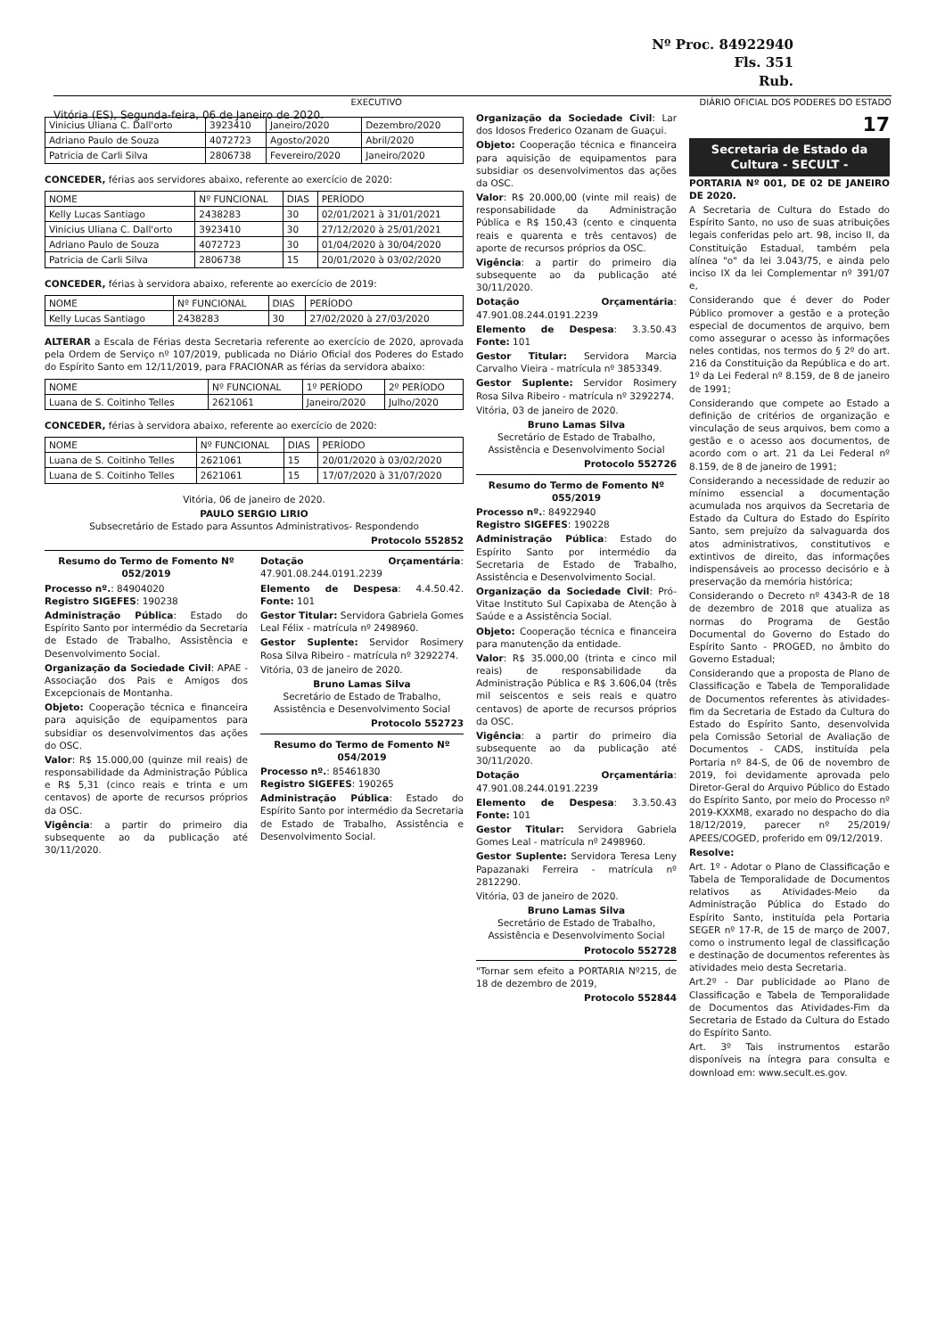Nº Proc. 84922940
Fls. 351
Rub.
EXECUTIVO DIÁRIO OFICIAL DOS PODERES DO ESTADO
Vitória (ES), Segunda-feira, 06 de Janeiro de 2020.
| Vinicius Uliana C. Dall'orto | 3923410 | Janeiro/2020 | Dezembro/2020 |
| Adriano Paulo de Souza | 4072723 | Agosto/2020 | Abril/2020 |
| Patricia de Carli Silva | 2806738 | Fevereiro/2020 | Janeiro/2020 |
CONCEDER, férias aos servidores abaixo, referente ao exercício de 2020:
| NOME | Nº FUNCIONAL | DIAS | PERÍODO |
| --- | --- | --- | --- |
| Kelly Lucas Santiago | 2438283 | 30 | 02/01/2021 à 31/01/2021 |
| Vinicius Uliana C. Dall'orto | 3923410 | 30 | 27/12/2020 à 25/01/2021 |
| Adriano Paulo de Souza | 4072723 | 30 | 01/04/2020 à 30/04/2020 |
| Patricia de Carli Silva | 2806738 | 15 | 20/01/2020 à 03/02/2020 |
CONCEDER, férias à servidora abaixo, referente ao exercício de 2019:
| NOME | Nº FUNCIONAL | DIAS | PERÍODO |
| --- | --- | --- | --- |
| Kelly Lucas Santiago | 2438283 | 30 | 27/02/2020 à 27/03/2020 |
ALTERAR a Escala de Férias desta Secretaria referente ao exercício de 2020, aprovada pela Ordem de Serviço nº 107/2019, publicada no Diário Oficial dos Poderes do Estado do Espírito Santo em 12/11/2019, para FRACIONAR as férias da servidora abaixo:
| NOME | Nº FUNCIONAL | 1º PERÍODO | 2º PERÍODO |
| --- | --- | --- | --- |
| Luana de S. Coitinho Telles | 2621061 | Janeiro/2020 | Julho/2020 |
CONCEDER, férias à servidora abaixo, referente ao exercício de 2020:
| NOME | Nº FUNCIONAL | DIAS | PERÍODO |
| --- | --- | --- | --- |
| Luana de S. Coitinho Telles | 2621061 | 15 | 20/01/2020 à 03/02/2020 |
| Luana de S. Coitinho Telles | 2621061 | 15 | 17/07/2020 à 31/07/2020 |
Vitória, 06 de janeiro de 2020.
PAULO SERGIO LIRIO
Subsecretário de Estado para Assuntos Administrativos- Respondendo
Protocolo 552852
Resumo do Termo de Fomento Nº 052/2019
Processo nº.: 84904020
Registro SIGEFES: 190238
Administração Pública: Estado do Espírito Santo por intermédio da Secretaria de Estado de Trabalho, Assistência e Desenvolvimento Social.
Organização da Sociedade Civil: APAE - Associação dos Pais e Amigos dos Excepcionais de Montanha.
Objeto: Cooperação técnica e financeira para aquisição de equipamentos para subsidiar os desenvolvimentos das ações do OSC.
Valor: R$ 15.000,00 (quinze mil reais) de responsabilidade da Administração Pública e R$ 5,31 (cinco reais e trinta e um centavos) de aporte de recursos próprios da OSC.
Vigência: a partir do primeiro dia subsequente ao da publicação até 30/11/2020.
Dotação Orçamentária: 47.901.08.244.0191.2239
Elemento de Despesa: 4.4.50.42. Fonte: 101
Gestor Titular: Servidora Gabriela Gomes Leal Félix - matrícula nº 2498960.
Gestor Suplente: Servidor Rosimery Rosa Silva Ribeiro - matrícula nº 3292274.
Vitória, 03 de janeiro de 2020.
Bruno Lamas Silva
Secretário de Estado de Trabalho, Assistência e Desenvolvimento Social
Protocolo 552723
Resumo do Termo de Fomento Nº 054/2019
Processo nº.: 85461830
Registro SIGEFES: 190265
Administração Pública: Estado do Espírito Santo por intermédio da Secretaria de Estado de Trabalho, Assistência e Desenvolvimento Social.
Organização da Sociedade Civil: Lar dos Idosos Frederico Ozanam de Guaçui.
Objeto: Cooperação técnica e financeira para aquisição de equipamentos para subsidiar os desenvolvimentos das ações da OSC.
Valor: R$ 20.000,00 (vinte mil reais) de responsabilidade da Administração Pública e R$ 150,43 (cento e cinquenta reais e quarenta e três centavos) de aporte de recursos próprios da OSC.
Vigência: a partir do primeiro dia subsequente ao da publicação até 30/11/2020.
Dotação Orçamentária: 47.901.08.244.0191.2239
Elemento de Despesa: 3.3.50.43 Fonte: 101
Gestor Titular: Servidora Marcia Carvalho Vieira - matrícula nº 3853349.
Gestor Suplente: Servidor Rosimery Rosa Silva Ribeiro - matrícula nº 3292274.
Vitória, 03 de janeiro de 2020.
Bruno Lamas Silva
Secretário de Estado de Trabalho, Assistência e Desenvolvimento Social
Protocolo 552726
Resumo do Termo de Fomento Nº 055/2019
Processo nº.: 84922940
Registro SIGEFES: 190228
Administração Pública: Estado do Espírito Santo por intermédio da Secretaria de Estado de Trabalho, Assistência e Desenvolvimento Social.
Organização da Sociedade Civil: Pró-Vitae Instituto Sul Capixaba de Atenção à Saúde e a Assistência Social.
Objeto: Cooperação técnica e financeira para manutenção da entidade.
Valor: R$ 35.000,00 (trinta e cinco mil reais) de responsabilidade da Administração Pública e R$ 3.606,04 (três mil seiscentos e seis reais e quatro centavos) de aporte de recursos próprios da OSC.
Vigência: a partir do primeiro dia subsequente ao da publicação até 30/11/2020.
Dotação Orçamentária: 47.901.08.244.0191.2239
Elemento de Despesa: 3.3.50.43 Fonte: 101
Gestor Titular: Servidora Gabriela Gomes Leal - matrícula nº 2498960.
Gestor Suplente: Servidora Teresa Leny Papazanaki Ferreira - matrícula nº 2812290.
Vitória, 03 de janeiro de 2020.
Bruno Lamas Silva
Secretário de Estado de Trabalho, Assistência e Desenvolvimento Social
Protocolo 552728
"Tornar sem efeito a PORTARIA Nº215, de 18 de dezembro de 2019,
Protocolo 552844
17
Secretaria de Estado da Cultura - SECULT -
PORTARIA Nº 001, DE 02 DE JANEIRO DE 2020.
A Secretaria de Cultura do Estado do Espírito Santo, no uso de suas atribuições legais conferidas pelo art. 98, inciso II, da Constituição Estadual, também pela alínea "o" da lei 3.043/75, e ainda pelo inciso IX da lei Complementar nº 391/07 e,
Considerando que é dever do Poder Público promover a gestão e a proteção especial de documentos de arquivo, bem como assegurar o acesso às informações neles contidas, nos termos do § 2º do art. 216 da Constituição da República e do art. 1º da Lei Federal nº 8.159, de 8 de janeiro de 1991;
Considerando que compete ao Estado a definição de critérios de organização e vinculação de seus arquivos, bem como a gestão e o acesso aos documentos, de acordo com o art. 21 da Lei Federal nº 8.159, de 8 de janeiro de 1991;
Considerando a necessidade de reduzir ao mínimo essencial a documentação acumulada nos arquivos da Secretaria de Estado da Cultura do Estado do Espírito Santo, sem prejuízo da salvaguarda dos atos administrativos, constitutivos e extintivos de direito, das informações indispensáveis ao processo decisório e à preservação da memória histórica;
Considerando o Decreto nº 4343-R de 18 de dezembro de 2018 que atualiza as normas do Programa de Gestão Documental do Governo do Estado do Espírito Santo - PROGED, no âmbito do Governo Estadual;
Considerando que a proposta de Plano de Classificação e Tabela de Temporalidade de Documentos referentes às atividades-fim da Secretaria de Estado da Cultura do Estado do Espírito Santo, desenvolvida pela Comissão Setorial de Avaliação de Documentos - CADS, instituída pela Portaria nº 84-S, de 06 de novembro de 2019, foi devidamente aprovada pelo Diretor-Geral do Arquivo Público do Estado do Espírito Santo, por meio do Processo nº 2019-KXXM8, exarado no despacho do dia 18/12/2019, parecer nº 25/2019/ APEES/COGED, proferido em 09/12/2019.
Resolve:
Art. 1º - Adotar o Plano de Classificação e Tabela de Temporalidade de Documentos relativos as Atividades-Meio da Administração Pública do Estado do Espírito Santo, instituída pela Portaria SEGER nº 17-R, de 15 de março de 2007, como o instrumento legal de classificação e destinação de documentos referentes às atividades meio desta Secretaria.
Art.2º - Dar publicidade ao Plano de Classificação e Tabela de Temporalidade de Documentos das Atividades-Fim da Secretaria de Estado da Cultura do Estado do Espírito Santo.
Art. 3º Tais instrumentos estarão disponíveis na íntegra para consulta e download em: www.secult.es.gov.